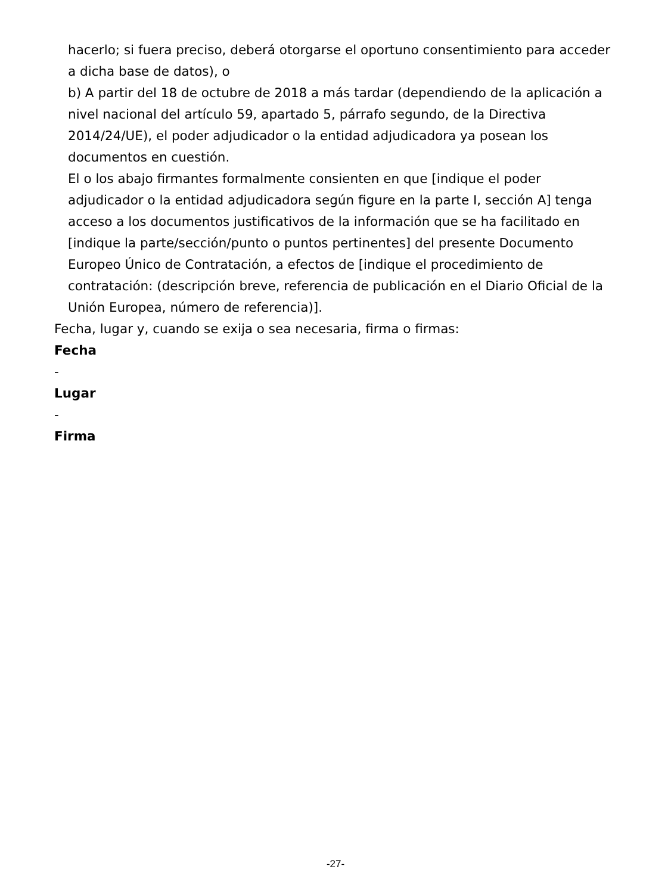hacerlo; si fuera preciso, deberá otorgarse el oportuno consentimiento para acceder a dicha base de datos), o
b) A partir del 18 de octubre de 2018 a más tardar (dependiendo de la aplicación a nivel nacional del artículo 59, apartado 5, párrafo segundo, de la Directiva 2014/24/UE), el poder adjudicador o la entidad adjudicadora ya posean los documentos en cuestión.
El o los abajo firmantes formalmente consienten en que [indique el poder adjudicador o la entidad adjudicadora según figure en la parte I, sección A] tenga acceso a los documentos justificativos de la información que se ha facilitado en [indique la parte/sección/punto o puntos pertinentes] del presente Documento Europeo Único de Contratación, a efectos de [indique el procedimiento de contratación: (descripción breve, referencia de publicación en el Diario Oficial de la Unión Europea, número de referencia)].
Fecha, lugar y, cuando se exija o sea necesaria, firma o firmas:
Fecha
-
Lugar
-
Firma
-27-